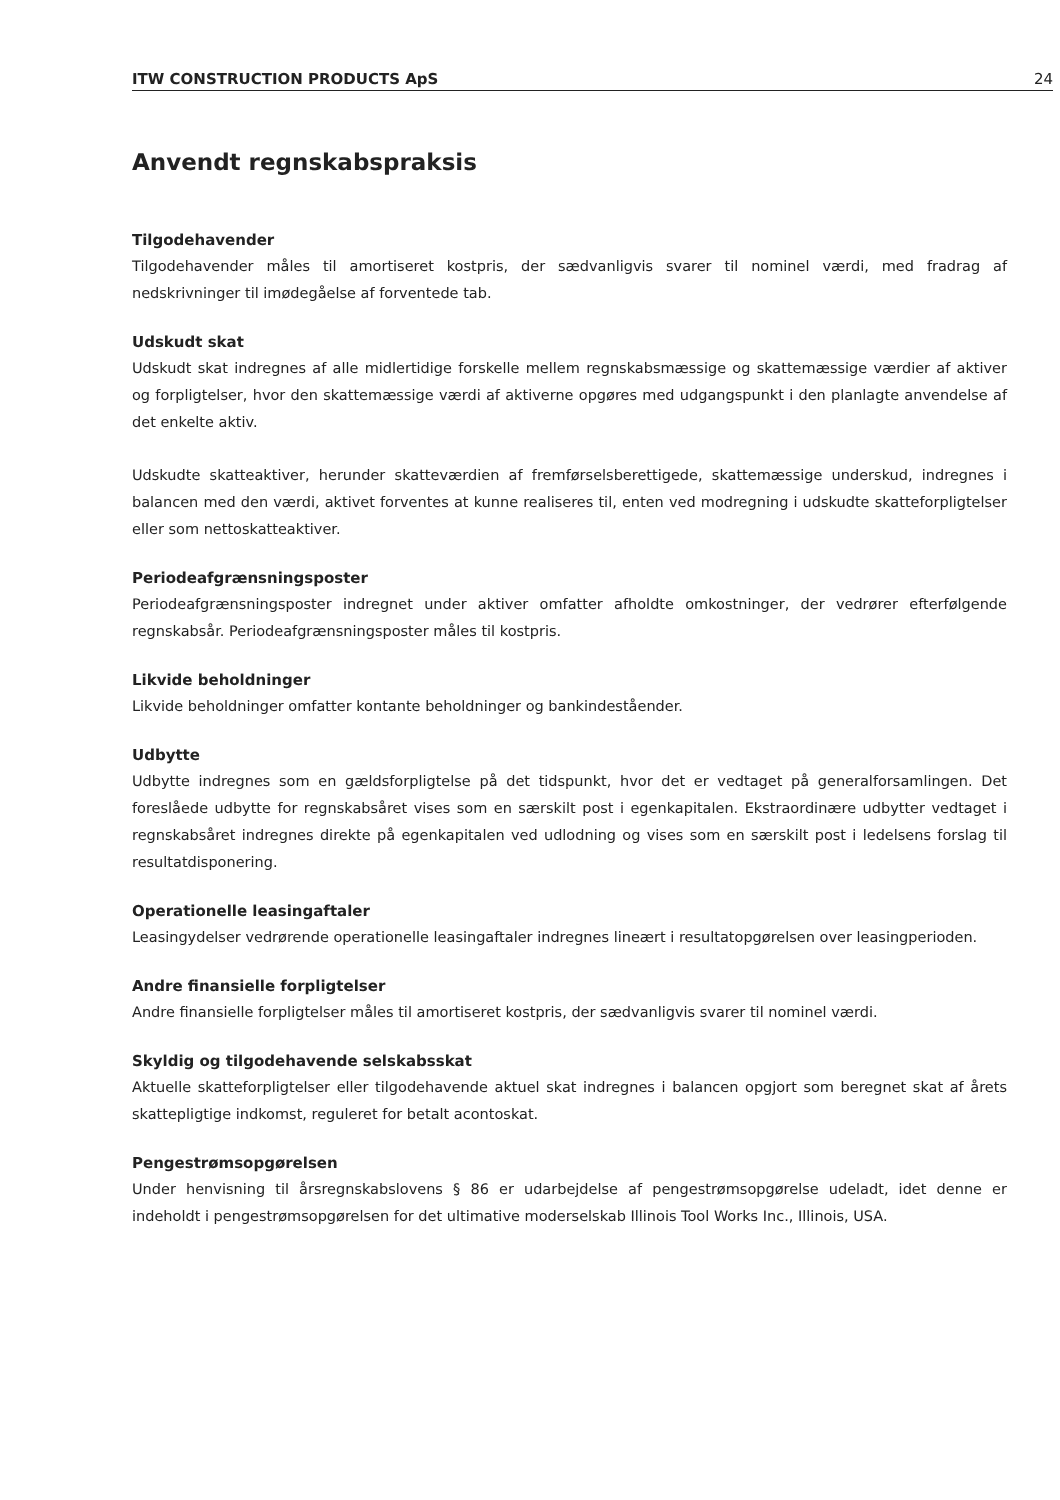ITW CONSTRUCTION PRODUCTS ApS 24
Anvendt regnskabspraksis
Tilgodehavender
Tilgodehavender måles til amortiseret kostpris, der sædvanligvis svarer til nominel værdi, med fradrag af nedskrivninger til imødegåelse af forventede tab.
Udskudt skat
Udskudt skat indregnes af alle midlertidige forskelle mellem regnskabsmæssige og skattemæssige værdier af aktiver og forpligtelser, hvor den skattemæssige værdi af aktiverne opgøres med udgangspunkt i den planlagte anvendelse af det enkelte aktiv.
Udskudte skatteaktiver, herunder skatteværdien af fremførselsberettigede, skattemæssige underskud, indregnes i balancen med den værdi, aktivet forventes at kunne realiseres til, enten ved modregning i udskudte skatteforpligtelser eller som nettoskatteaktiver.
Periodeafgrænsningsposter
Periodeafgrænsningsposter indregnet under aktiver omfatter afholdte omkostninger, der vedrører efterfølgende regnskabsår. Periodeafgrænsningsposter måles til kostpris.
Likvide beholdninger
Likvide beholdninger omfatter kontante beholdninger og bankindeståender.
Udbytte
Udbytte indregnes som en gældsforpligtelse på det tidspunkt, hvor det er vedtaget på generalforsamlingen. Det foreslåede udbytte for regnskabsåret vises som en særskilt post i egenkapitalen. Ekstraordinære udbytter vedtaget i regnskabsåret indregnes direkte på egenkapitalen ved udlodning og vises som en særskilt post i ledelsens forslag til resultatdisponering.
Operationelle leasingaftaler
Leasingydelser vedrørende operationelle leasingaftaler indregnes lineært i resultatopgørelsen over leasingperioden.
Andre finansielle forpligtelser
Andre finansielle forpligtelser måles til amortiseret kostpris, der sædvanligvis svarer til nominel værdi.
Skyldig og tilgodehavende selskabsskat
Aktuelle skatteforpligtelser eller tilgodehavende aktuel skat indregnes i balancen opgjort som beregnet skat af årets skattepligtige indkomst, reguleret for betalt acontoskat.
Pengestrømsopgørelsen
Under henvisning til årsregnskabslovens § 86 er udarbejdelse af pengestrømsopgørelse udeladt, idet denne er indeholdt i pengestrømsopgørelsen for det ultimative moderselskab Illinois Tool Works Inc., Illinois, USA.